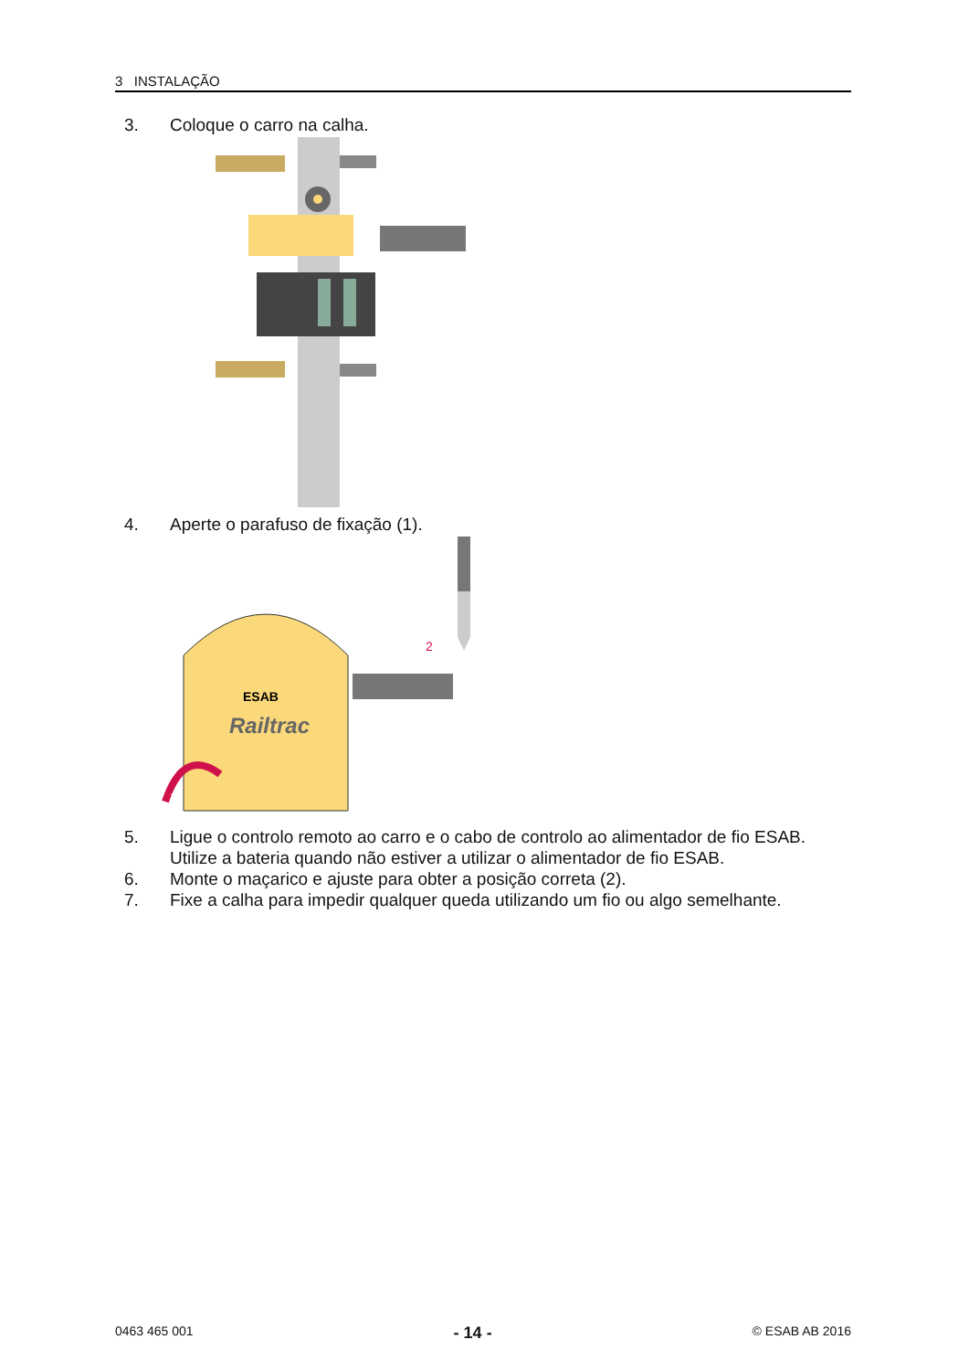3 INSTALAÇÃO
3. Coloque o carro na calha.
4. Aperte o parafuso de fixação (1).
Railtrac
ESAB
2
1
5. Ligue o controlo remoto ao carro e o cabo de controlo ao alimentador de fio ESAB.
Utilize a bateria quando não estiver a utilizar o alimentador de fio ESAB.
6. Monte o maçarico e ajuste para obter a posição correta (2).
7. Fixe a calha para impedir qualquer queda utilizando um fio ou algo semelhante.
0463 465 001 - 14 - © ESAB AB 2016